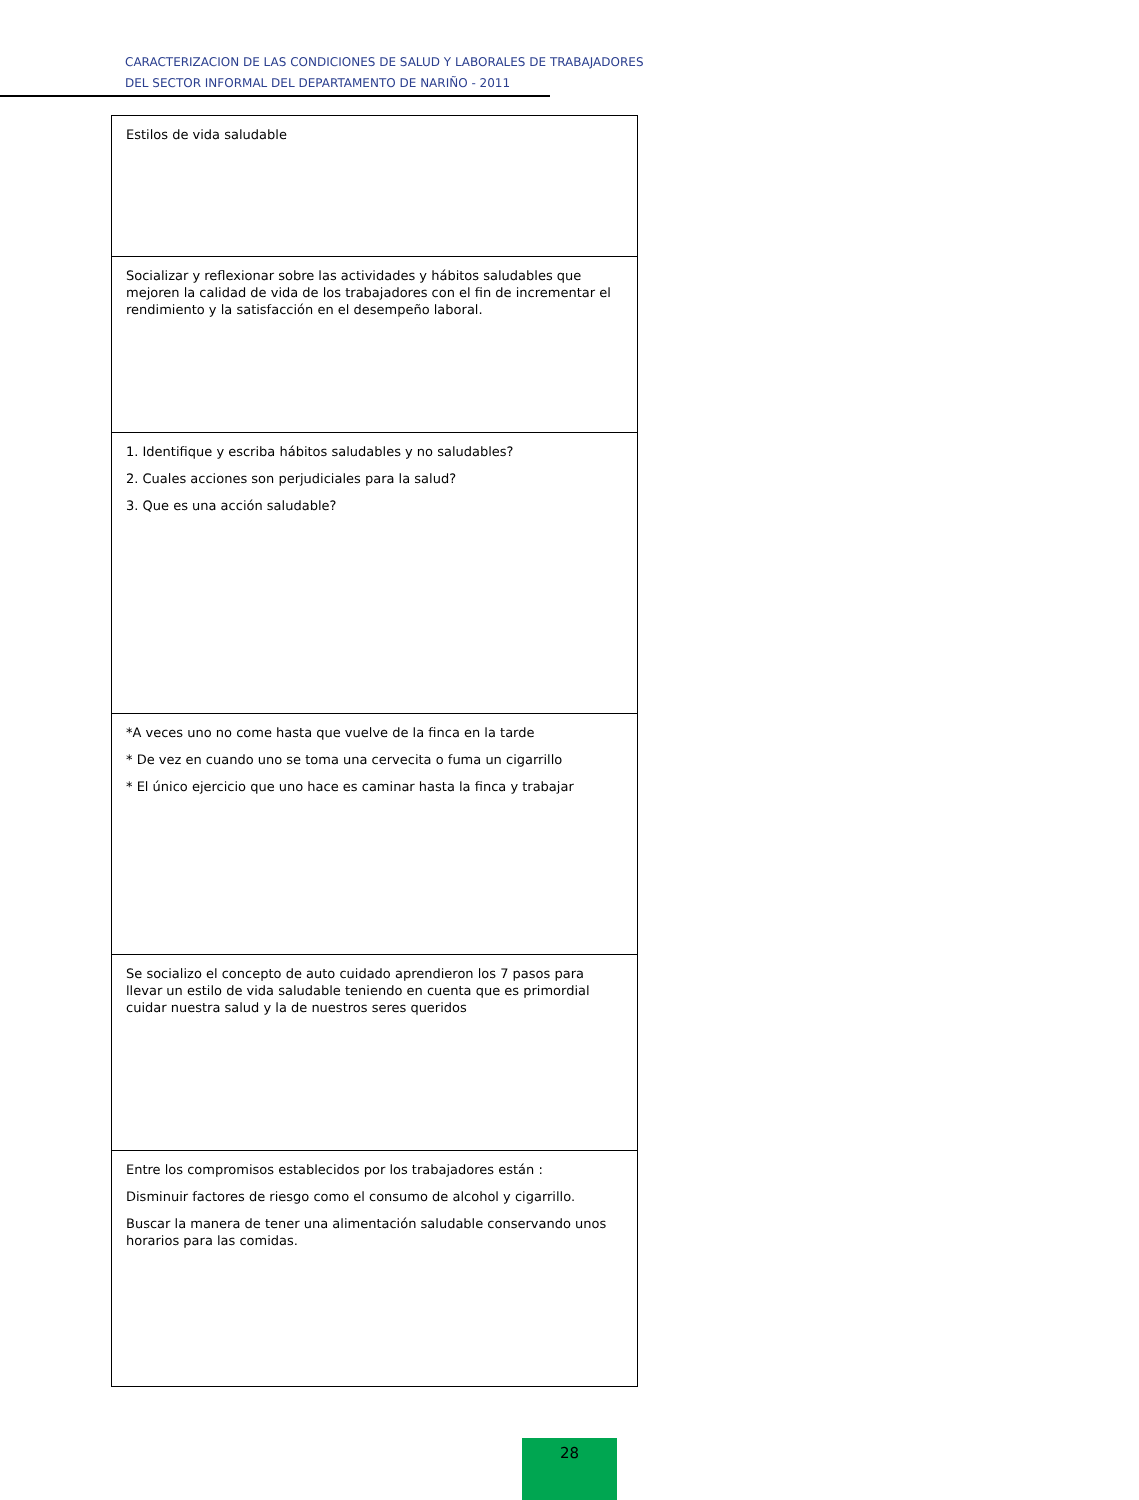CARACTERIZACION DE LAS CONDICIONES DE SALUD Y LABORALES DE TRABAJADORES
DEL SECTOR INFORMAL DEL DEPARTAMENTO DE NARIÑO - 2011
| Estilos de vida saludable |
| Socializar y reflexionar sobre las actividades y hábitos saludables que mejoren la calidad de vida de los trabajadores con el fin de incrementar el rendimiento y la satisfacción en el desempeño laboral. |
| 1. Identifique y escriba hábitos saludables y no saludables? 2. Cuales acciones son perjudiciales para la salud? 3. Que es una acción saludable? |
| *A veces uno no come hasta que vuelve de la finca en la tarde * De vez en cuando uno se toma una cervecita o fuma un cigarrillo * El único ejercicio que uno hace es caminar hasta la finca y trabajar |
| Se socializo el concepto de auto cuidado aprendieron los 7 pasos para llevar un estilo de vida saludable teniendo en cuenta que es primordial cuidar nuestra salud y la de nuestros seres queridos |
| Entre los compromisos establecidos por los trabajadores están : Disminuir factores de riesgo como el consumo de alcohol y cigarrillo. Buscar la manera de tener una alimentación saludable conservando unos horarios para las comidas. |
28